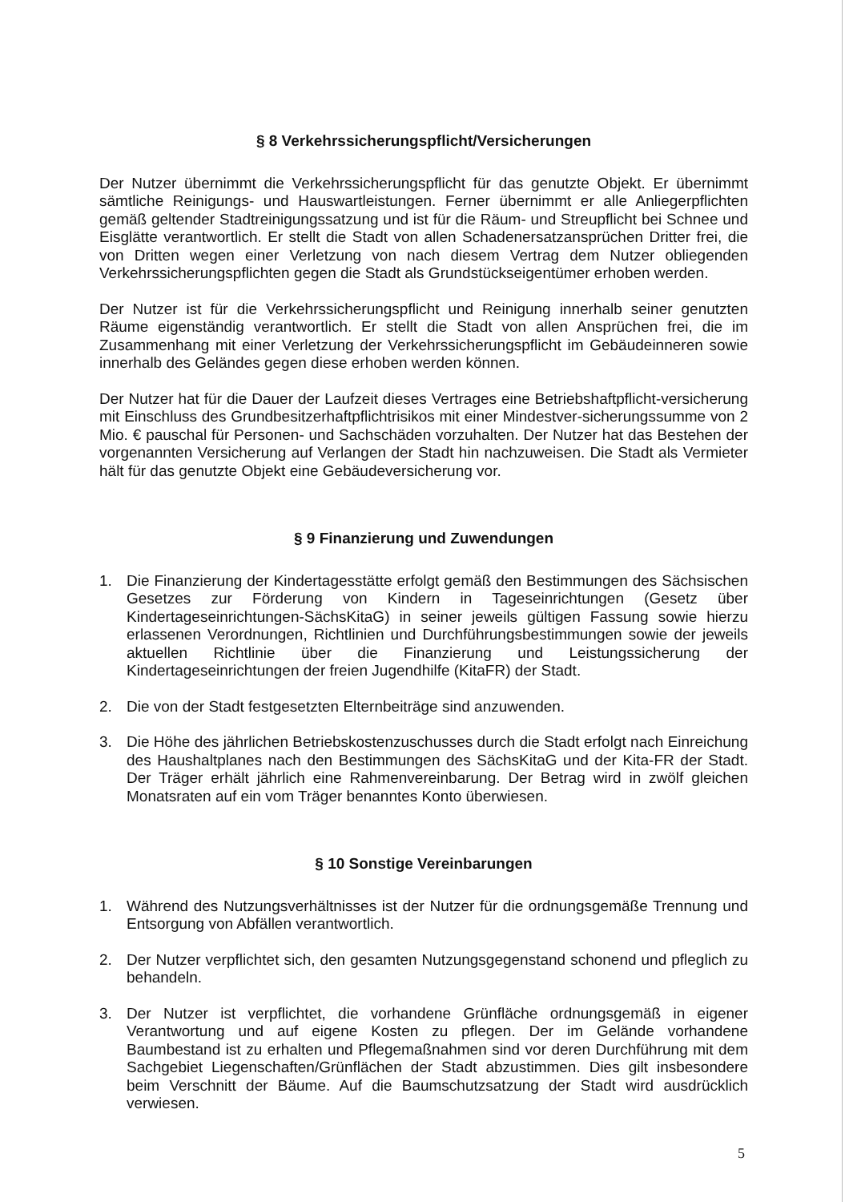§ 8 Verkehrssicherungspflicht/Versicherungen
Der Nutzer übernimmt die Verkehrssicherungspflicht für das genutzte Objekt. Er übernimmt sämtliche Reinigungs- und Hauswartleistungen. Ferner übernimmt er alle Anliegerpflichten gemäß geltender Stadtreinigungssatzung und ist für die Räum- und Streupflicht bei Schnee und Eisglätte verantwortlich. Er stellt die Stadt von allen Schadenersatzansprüchen Dritter frei, die von Dritten wegen einer Verletzung von nach diesem Vertrag dem Nutzer obliegenden Verkehrssicherungspflichten gegen die Stadt als Grundstückseigentümer erhoben werden.
Der Nutzer ist für die Verkehrssicherungspflicht und Reinigung innerhalb seiner genutzten Räume eigenständig verantwortlich. Er stellt die Stadt von allen Ansprüchen frei, die im Zusammenhang mit einer Verletzung der Verkehrssicherungspflicht im Gebäudeinneren sowie innerhalb des Geländes gegen diese erhoben werden können.
Der Nutzer hat für die Dauer der Laufzeit dieses Vertrages eine Betriebshaftpflicht-versicherung mit Einschluss des Grundbesitzerhaftpflichtrisikos mit einer Mindestver-sicherungssumme von 2 Mio. € pauschal für Personen- und Sachschäden vorzuhalten. Der Nutzer hat das Bestehen der vorgenannten Versicherung auf Verlangen der Stadt hin nachzuweisen. Die Stadt als Vermieter hält für das genutzte Objekt eine Gebäudeversicherung vor.
§ 9 Finanzierung und Zuwendungen
1. Die Finanzierung der Kindertagesstätte erfolgt gemäß den Bestimmungen des Sächsischen Gesetzes zur Förderung von Kindern in Tageseinrichtungen (Gesetz über Kindertageseinrichtungen-SächsKitaG) in seiner jeweils gültigen Fassung sowie hierzu erlassenen Verordnungen, Richtlinien und Durchführungsbestimmungen sowie der jeweils aktuellen Richtlinie über die Finanzierung und Leistungssicherung der Kindertageseinrichtungen der freien Jugendhilfe (KitaFR) der Stadt.
2. Die von der Stadt festgesetzten Elternbeiträge sind anzuwenden.
3. Die Höhe des jährlichen Betriebskostenzuschusses durch die Stadt erfolgt nach Einreichung des Haushaltplanes nach den Bestimmungen des SächsKitaG und der Kita-FR der Stadt. Der Träger erhält jährlich eine Rahmenvereinbarung. Der Betrag wird in zwölf gleichen Monatsraten auf ein vom Träger benanntes Konto überwiesen.
§ 10 Sonstige Vereinbarungen
1. Während des Nutzungsverhältnisses ist der Nutzer für die ordnungsgemäße Trennung und Entsorgung von Abfällen verantwortlich.
2. Der Nutzer verpflichtet sich, den gesamten Nutzungsgegenstand schonend und pfleglich zu behandeln.
3. Der Nutzer ist verpflichtet, die vorhandene Grünfläche ordnungsgemäß in eigener Verantwortung und auf eigene Kosten zu pflegen. Der im Gelände vorhandene Baumbestand ist zu erhalten und Pflegemaßnahmen sind vor deren Durchführung mit dem Sachgebiet Liegenschaften/Grünflächen der Stadt abzustimmen. Dies gilt insbesondere beim Verschnitt der Bäume. Auf die Baumschutzsatzung der Stadt wird ausdrücklich verwiesen.
5